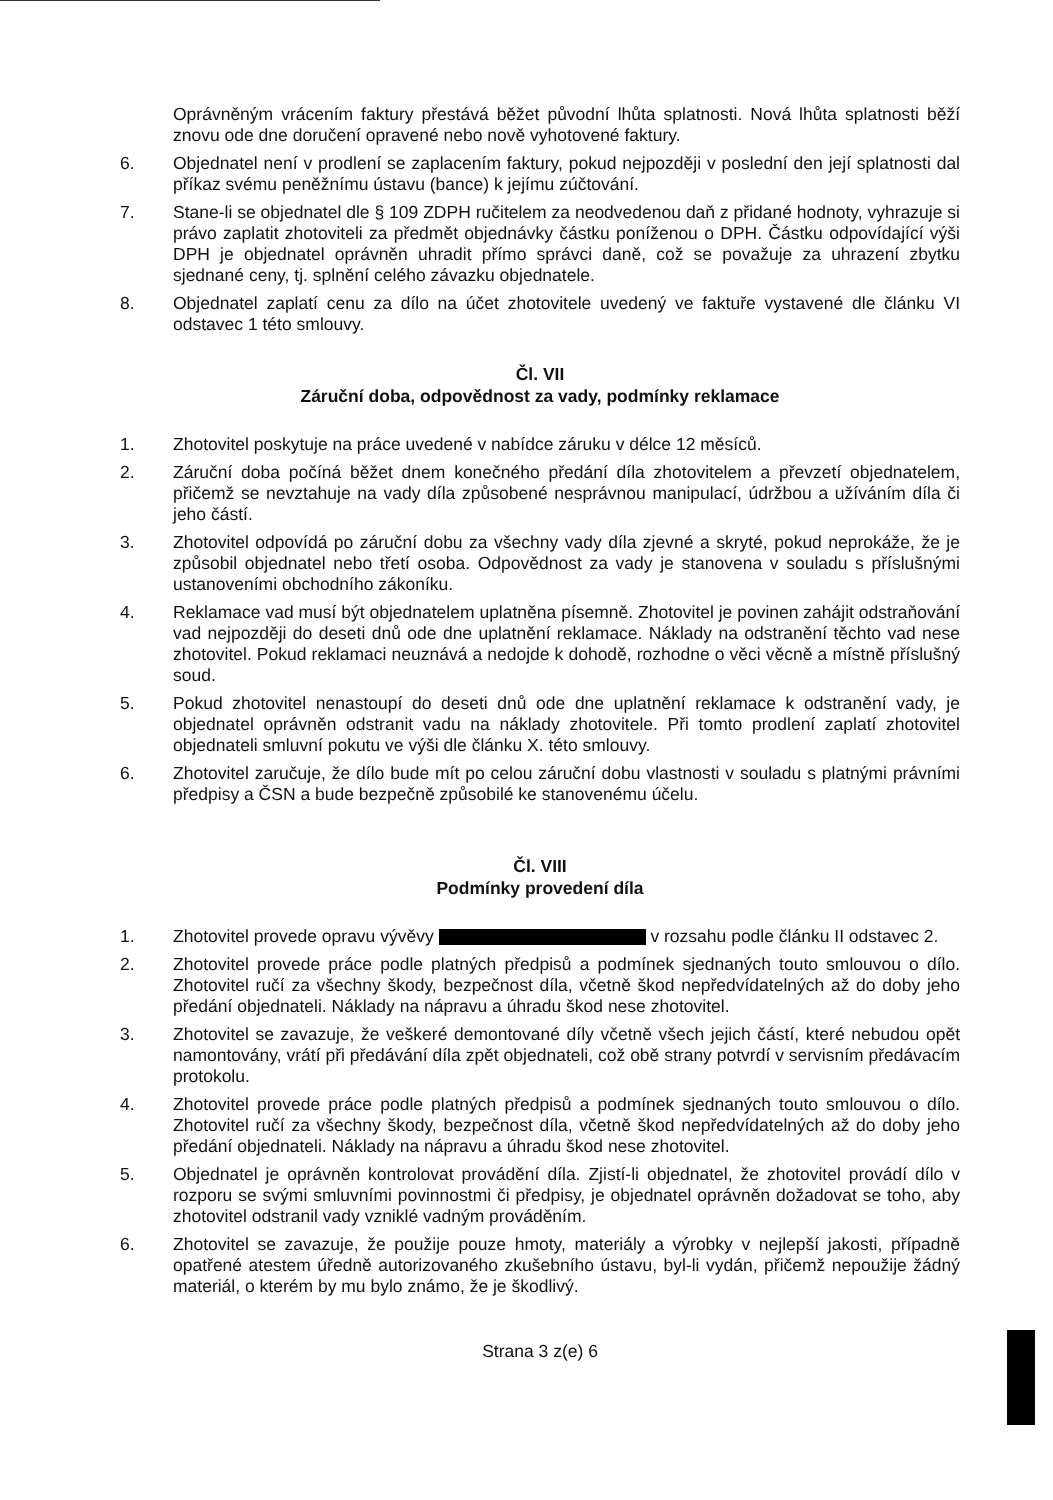Oprávněným vrácením faktury přestává běžet původní lhůta splatnosti. Nová lhůta splatnosti běží znovu ode dne doručení opravené nebo nově vyhotovené faktury.
6. Objednatel není v prodlení se zaplacením faktury, pokud nejpozději v poslední den její splatnosti dal příkaz svému peněžnímu ústavu (bance) k jejímu zúčtování.
7. Stane-li se objednatel dle § 109 ZDPH ručitelem za neodvedenou daň z přidané hodnoty, vyhrazuje si právo zaplatit zhotoviteli za předmět objednávky částku poníženou o DPH. Částku odpovídající výši DPH je objednatel oprávněn uhradit přímo správci daně, což se považuje za uhrazení zbytku sjednané ceny, tj. splnění celého závazku objednatele.
8. Objednatel zaplatí cenu za dílo na účet zhotovitele uvedený ve faktuře vystavené dle článku VI odstavec 1 této smlouvy.
Čl. VII
Záruční doba, odpovědnost za vady, podmínky reklamace
1. Zhotovitel poskytuje na práce uvedené v nabídce záruku v délce 12 měsíců.
2. Záruční doba počíná běžet dnem konečného předání díla zhotovitelem a převzetí objednatelem, přičemž se nevztahuje na vady díla způsobené nesprávnou manipulací, údržbou a užíváním díla či jeho částí.
3. Zhotovitel odpovídá po záruční dobu za všechny vady díla zjevné a skryté, pokud neprokáže, že je způsobil objednatel nebo třetí osoba. Odpovědnost za vady je stanovena v souladu s příslušnými ustanoveními obchodního zákoníku.
4. Reklamace vad musí být objednatelem uplatněna písemně. Zhotovitel je povinen zahájit odstraňování vad nejpozději do deseti dnů ode dne uplatnění reklamace. Náklady na odstranění těchto vad nese zhotovitel. Pokud reklamaci neuznává a nedojde k dohodě, rozhodne o věci věcně a místně příslušný soud.
5. Pokud zhotovitel nenastoupí do deseti dnů ode dne uplatnění reklamace k odstranění vady, je objednatel oprávněn odstranit vadu na náklady zhotovitele. Při tomto prodlení zaplatí zhotovitel objednateli smluvní pokutu ve výši dle článku X. této smlouvy.
6. Zhotovitel zaručuje, že dílo bude mít po celou záruční dobu vlastnosti v souladu s platnými právními předpisy a ČSN a bude bezpečně způsobilé ke stanovenému účelu.
Čl. VIII
Podmínky provedení díla
1. Zhotovitel provede opravu vývěvy v rozsahu podle článku II odstavec 2.
2. Zhotovitel provede práce podle platných předpisů a podmínek sjednaných touto smlouvou o dílo. Zhotovitel ručí za všechny škody, bezpečnost díla, včetně škod nepředvídatelných až do doby jeho předání objednateli. Náklady na nápravu a úhradu škod nese zhotovitel.
3. Zhotovitel se zavazuje, že veškeré demontované díly včetně všech jejich částí, které nebudou opět namontovány, vrátí při předávání díla zpět objednateli, což obě strany potvrdí v servisním předávacím protokolu.
4. Zhotovitel provede práce podle platných předpisů a podmínek sjednaných touto smlouvou o dílo. Zhotovitel ručí za všechny škody, bezpečnost díla, včetně škod nepředvídatelných až do doby jeho předání objednateli. Náklady na nápravu a úhradu škod nese zhotovitel.
5. Objednatel je oprávněn kontrolovat provádění díla. Zjistí-li objednatel, že zhotovitel provádí dílo v rozporu se svými smluvními povinnostmi či předpisy, je objednatel oprávněn dožadovat se toho, aby zhotovitel odstranil vady vzniklé vadným prováděním.
6. Zhotovitel se zavazuje, že použije pouze hmoty, materiály a výrobky v nejlepší jakosti, případně opatřené atestem úředně autorizovaného zkušebního ústavu, byl-li vydán, přičemž nepoužije žádný materiál, o kterém by mu bylo známo, že je škodlivý.
Strana 3 z(e) 6